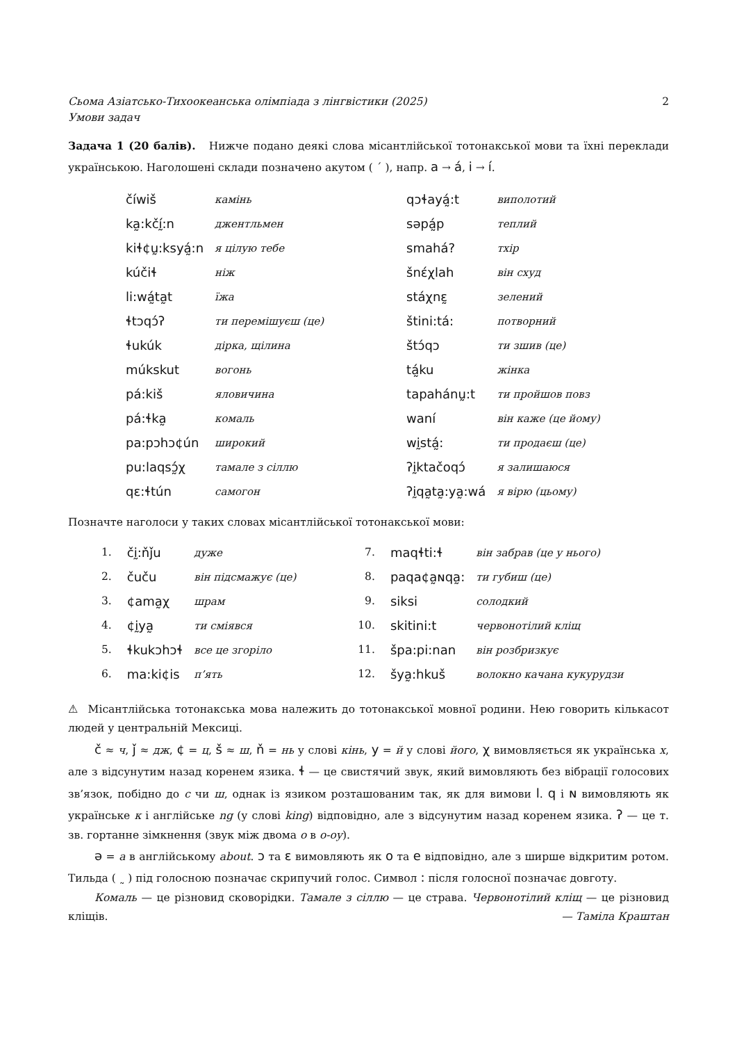Сьома Азіатсько-Тихоокеанська олімпіада з лінгвістики (2025)
Умови задач 2
Задача 1 (20 балів). Нижче подано деякі слова місантлійської тотонакської мови та їхні переклади українською. Наголошені склади позначено акутом ( ´ ), напр. a → á, i → í.
| číwiš | камінь | qɔɬayá̰:t | виполотий |
| ka̰:kčḭ́:n | джентльмен | səpá̰p | теплий |
| kiɬ¢ṵ:ksyá̰:n | я цілую тебе | smahá? | тхір |
| kúčiɬ | ніж | šnέχlah | він схуд |
| li:wá̰ta̰t | їжа | stáχnɛ̰ | зелений |
| ɬtɔqɔ́ʔ | ти перемішуєш (це) | štini:tá: | потворний |
| ɬukúk | дірка, щілина | štɔ́qɔ | ти зшив (це) |
| múkskut | вогонь | tá̰ku | жінка |
| pá:kiš | яловичина | tapahánṵ:t | ти пройшов повз |
| pá:ɬka̰ | комаль | waní | він каже (це йому) |
| pa:pɔhɔ¢ún | широкий | wḭstá̰: | ти продаєш (це) |
| pu:laqsɔ̰́χ | тамале з сіллю | ʔḭktačoqɔ́ | я залишаюся |
| qɛ:ɬtún | самогон | ʔḭqa̰ta̰:ya̰:wá | я вірю (цьому) |
Позначте наголоси у таких словах місантлійської тотонакської мови:
| 1. | čḭ:ňǰu | дуже | 7. | maqɬti:ɬ | він забрав (це у нього) |
| 2. | čuču | він підсмажує (це) | 8. | paqa¢a̰ɴqa̰: | ти губиш (це) |
| 3. | ¢ama̰χ | шрам | 9. | siksi | солодкий |
| 4. | ¢ḭya̰ | ти сміявся | 10. | skitini:t | червонотілий кліщ |
| 5. | ɬkukɔhɔɬ | все це згоріло | 11. | špa:pi:nan | він розбризкує |
| 6. | ma:ki¢is | п’ять | 12. | šya̰:hkuš | волокно качана кукурудзи |
⚠ Місантлійська тотонакська мова належить до тотонакської мовної родини. Нею говорить кількасот людей у центральній Мексиці.
č ≈ ч, ǰ ≈ дж, ¢ = ц, š ≈ ш, ň = нь у слові кінь, y = й у слові його, χ вимовляється як українська х, але з відсунутим назад коренем язика. ɬ — це свистячий звук, який вимовляють без вібрації голосових зв’язок, побідно до с чи ш, однак із язиком розташованим так, як для вимови l. q і ɴ вимовляють як українське к і англійське ng (у слові king) відповідно, але з відсунутим назад коренем язика. ʔ — це т. зв. гортанне зімкнення (звук між двома о в о-оу).
ə = a в англійському about. ɔ та ɛ вимовляють як o та e відповідно, але з ширше відкритим ротом. Тильда ( ˷ ) під голосною позначає скрипучий голос. Символ : після голосної позначає довготу.
Комаль — це різновид сковорідки. Тамале з сіллю — це страва. Червонотілий кліщ — це різновид кліщів. — Таміла Краштан